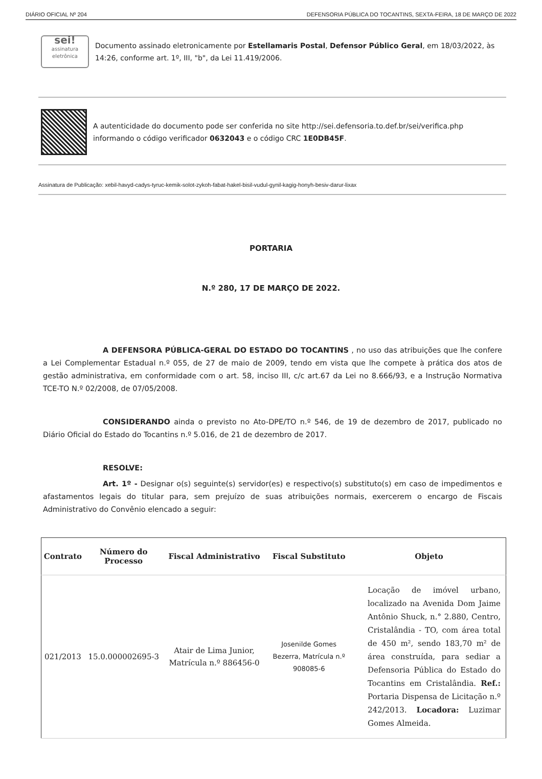DIÁRIO OFICIAL Nº 204 DEFENSORIA PÚBLICA DO TOCANTINS, SEXTA-FEIRA, 18 DE MARÇO DE 2022
sei!
assinatura eletrônica
Documento assinado eletronicamente por Estellamaris Postal, Defensor Público Geral, em 18/03/2022, às 14:26, conforme art. 1º, III, "b", da Lei 11.419/2006.
A autenticidade do documento pode ser conferida no site http://sei.defensoria.to.def.br/sei/verifica.php informando o código verificador 0632043 e o código CRC 1E0DB45F.
Assinatura de Publicação: xebil-havyd-cadys-tyruc-kemik-solot-zykoh-fabat-hakel-bisil-vudul-gynil-kagig-honyh-besiv-darur-lixax
PORTARIA
N.º 280, 17 DE MARÇO DE 2022.
A DEFENSORA PÚBLICA-GERAL DO ESTADO DO TOCANTINS , no uso das atribuições que lhe confere a Lei Complementar Estadual n.º 055, de 27 de maio de 2009, tendo em vista que lhe compete à prática dos atos de gestão administrativa, em conformidade com o art. 58, inciso III, c/c art.67 da Lei no 8.666/93, e a Instrução Normativa TCE-TO N.º 02/2008, de 07/05/2008.
CONSIDERANDO ainda o previsto no Ato-DPE/TO n.º 546, de 19 de dezembro de 2017, publicado no Diário Oficial do Estado do Tocantins n.º 5.016, de 21 de dezembro de 2017.
RESOLVE:
Art. 1º - Designar o(s) seguinte(s) servidor(es) e respectivo(s) substituto(s) em caso de impedimentos e afastamentos legais do titular para, sem prejuízo de suas atribuições normais, exercerem o encargo de Fiscais Administrativo do Convênio elencado a seguir:
| Contrato | Número do Processo | Fiscal Administrativo | Fiscal Substituto | Objeto |
| --- | --- | --- | --- | --- |
| 021/2013 | 15.0.000002695-3 | Atair de Lima Junior, Matrícula n.º 886456-0 | Josenilde Gomes Bezerra, Matrícula n.º 908085-6 | Locação de imóvel urbano, localizado na Avenida Dom Jaime Antônio Shuck, n.° 2.880, Centro, Cristalândia - TO, com área total de 450 m², sendo 183,70 m² de área construída, para sediar a Defensoria Pública do Estado do Tocantins em Cristalândia. Ref.: Portaria Dispensa de Licitação n.º 242/2013. Locadora: Luzimar Gomes Almeida. |